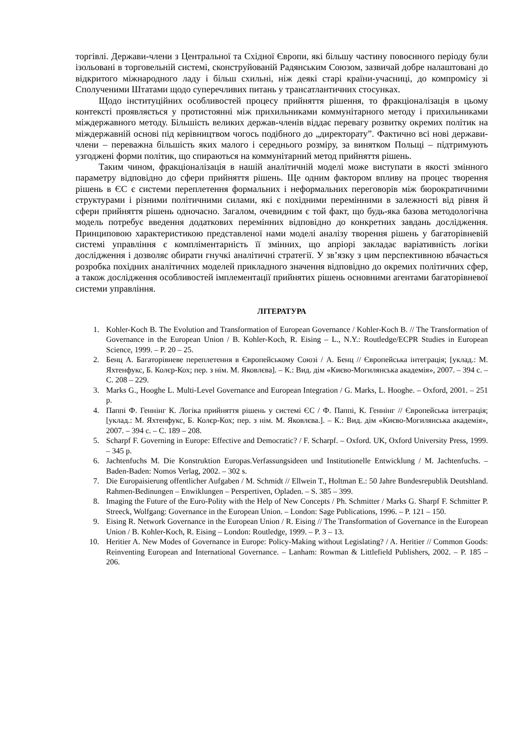торгівлі. Держави-члени з Центральної та Східної Європи, які більшу частину повоєнного періоду були ізольовані в торговельній системі, сконструйованій Радянським Союзом, зазвичай добре налаштовані до відкритого міжнародного ладу і більш схильні, ніж деякі старі країни-учасниці, до компромісу зі Сполученими Штатами щодо суперечливих питань у трансатлантичних стосунках.
Щодо інституційних особливостей процесу прийняття рішення, то фракціоналізація в цьому контексті проявляється у протистоянні між прихильниками коммунітарного методу і прихильниками міждержавного методу. Більшість великих держав-членів віддає перевагу розвитку окремих політик на міждержавній основі під керівництвом чогось подібного до „директорату”. Фактично всі нові держави-члени – переважна більшість яких малого і середнього розміру, за винятком Польщі – підтримують узгоджені форми політик, що спираються на коммунітарний метод прийняття рішень.
Таким чином, фракціоналізація в нашій аналітичній моделі може виступати в якості змінного параметру відповідно до сфери прийняття рішень. Ще одним фактором впливу на процес творення рішень в ЄС є системи переплетення формальних і неформальних переговорів між бюрократичними структурами і різними політичними силами, які є похідними перемінними в залежності від рівня й сфери прийняття рішень одночасно. Загалом, очевидним є той факт, що будь-яка базова методологічна модель потребує введення додаткових перемінних відповідно до конкретних завдань дослідження. Принциповою характеристикою представленої нами моделі аналізу творення рішень у багаторівневій системі управління є компліментарність її змінних, що апріорі закладає варіативність логіки дослідження і дозволяє обирати гнучкі аналітичні стратегії. У зв’язку з цим перспективною вбачається розробка похідних аналітичних моделей прикладного значення відповідно до окремих політичних сфер, а також дослідження особливостей імплементації прийнятих рішень основними агентами багаторівневої системи управління.
ЛІТЕРАТУРА
1. Kohler-Koch B. The Evolution and Transformation of European Governance / Kohler-Koch B. // The Transformation of Governance in the European Union / B. Kohler-Koch, R. Eising – L., N.Y.: Routledge/ECPR Studies in European Science, 1999. – P. 20 – 25.
2. Бенц А. Багаторівневе переплетення в Європейському Союзі / А. Бенц // Європейська інтеграція; [уклад.: М. Яхтенфукс, Б. Колєр-Кох; пер. з нім. М. Яковлєва]. – К.: Вид. дім «Києво-Могилянська академія», 2007. – 394 с. – С. 208 – 229.
3. Marks G., Hooghe L. Multi-Level Governance and European Integration / G. Marks, L. Hooghe. – Oxford, 2001. – 251 p.
4. Паппі Ф. Геннінг К. Логіка прийняття рішень у системі ЄС / Ф. Паппі, К. Геннінг // Європейська інтеграція; [уклад.: М. Яхтенфукс, Б. Колєр-Кох; пер. з нім. М. Яковлєва.]. – К.: Вид. дім «Києво-Могилянська академія», 2007. – 394 с. – С. 189 – 208.
5. Scharpf F. Governing in Europe: Effective and Democratic? / F. Scharpf. – Oxford. UK, Oxford University Press, 1999. – 345 p.
6. Jachtenfuchs M. Die Konstruktion Europas.Verfassungsideen und Institutionelle Entwicklung / M. Jachtenfuchs. – Baden-Baden: Nomos Verlag, 2002. – 302 s.
7. Die Europaisierung offentlicher Aufgaben / M. Schmidt // Ellwein T., Holtman E.: 50 Jahre Bundesrepublik Deutshland. Rahmen-Bedinungen – Enwiklungen – Perspertiven, Opladen. – S. 385 – 399.
8. Imaging the Future of the Euro-Polity with the Help of New Concepts / Ph. Schmitter / Marks G. Sharpf F. Schmitter P. Streeck, Wolfgang: Governance in the European Union. – London: Sage Publications, 1996. – P. 121 – 150.
9. Eising R. Network Governance in the European Union / R. Eising // The Transformation of Governance in the European Union / B. Kohler-Koch, R. Eising – London: Routledge, 1999. – P. 3 – 13.
10. Heritier A. New Modes of Governance in Europe: Policy-Making without Legislating? / A. Heritier // Common Goods: Reinventing European and International Governance. – Lanham: Rowman & Littlefield Publishers, 2002. – P. 185 – 206.